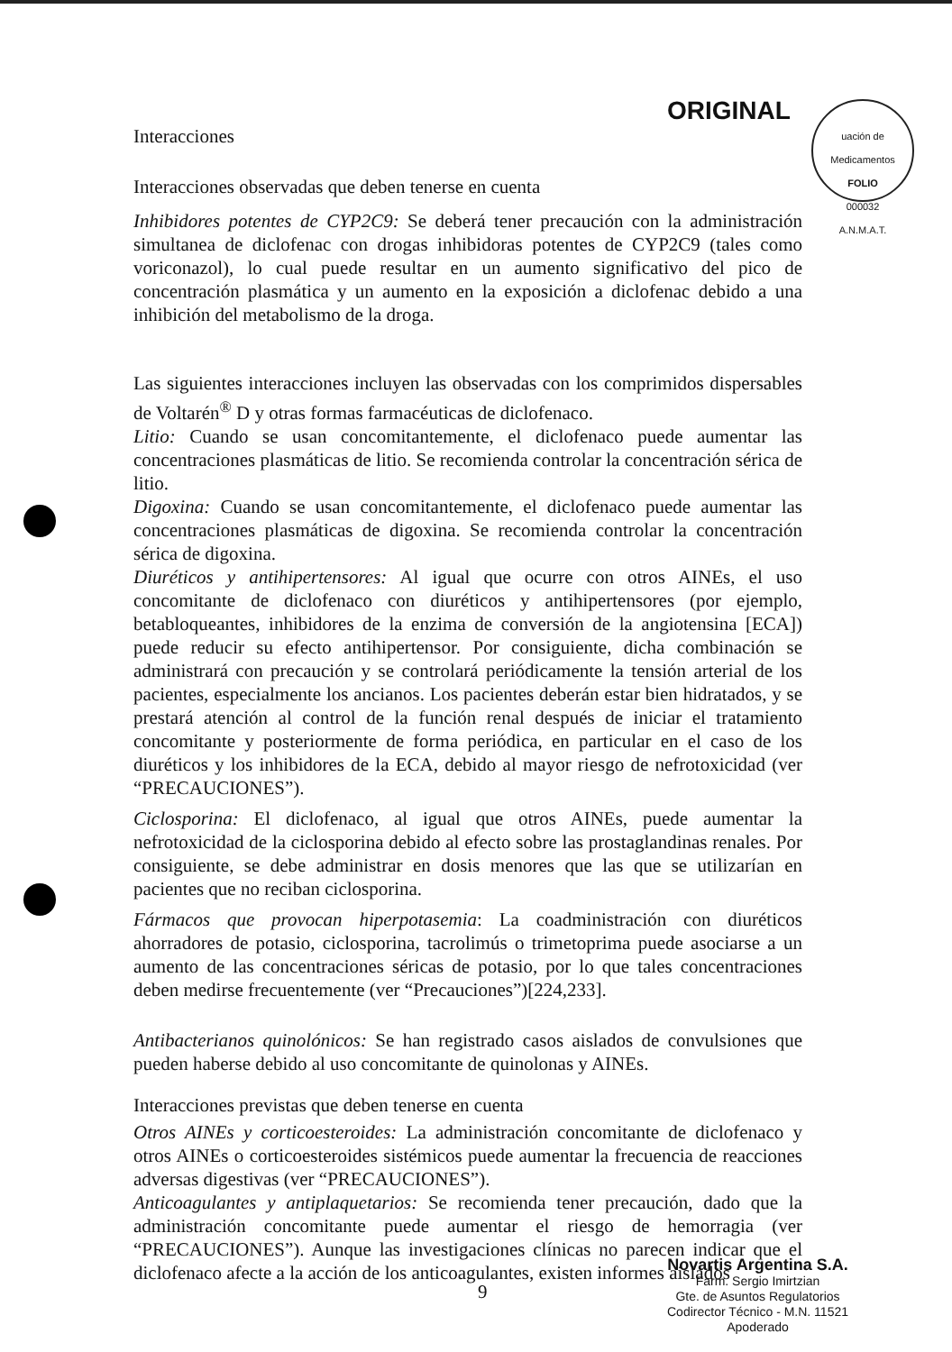ORIGINAL
uación de Medicamentos
FOLIO
000032
A.N.M.A.T.
Interacciones
Interacciones observadas que deben tenerse en cuenta
Inhibidores potentes de CYP2C9: Se deberá tener precaución con la administración simultanea de diclofenac con drogas inhibidoras potentes de CYP2C9 (tales como voriconazol), lo cual puede resultar en un aumento significativo del pico de concentración plasmática y un aumento en la exposición a diclofenac debido a una inhibición del metabolismo de la droga.
Las siguientes interacciones incluyen las observadas con los comprimidos dispersables de Voltarén<sup>®</sup> D y otras formas farmacéuticas de diclofenaco.
Litio: Cuando se usan concomitantemente, el diclofenaco puede aumentar las concentraciones plasmáticas de litio. Se recomienda controlar la concentración sérica de litio.
Digoxina: Cuando se usan concomitantemente, el diclofenaco puede aumentar las concentraciones plasmáticas de digoxina. Se recomienda controlar la concentración sérica de digoxina.
Diuréticos y antihipertensores: Al igual que ocurre con otros AINEs, el uso concomitante de diclofenaco con diuréticos y antihipertensores (por ejemplo, betabloqueantes, inhibidores de la enzima de conversión de la angiotensina [ECA]) puede reducir su efecto antihipertensor. Por consiguiente, dicha combinación se administrará con precaución y se controlará periódicamente la tensión arterial de los pacientes, especialmente los ancianos. Los pacientes deberán estar bien hidratados, y se prestará atención al control de la función renal después de iniciar el tratamiento concomitante y posteriormente de forma periódica, en particular en el caso de los diuréticos y los inhibidores de la ECA, debido al mayor riesgo de nefrotoxicidad (ver “PRECAUCIONES”).
Ciclosporina: El diclofenaco, al igual que otros AINEs, puede aumentar la nefrotoxicidad de la ciclosporina debido al efecto sobre las prostaglandinas renales. Por consiguiente, se debe administrar en dosis menores que las que se utilizarían en pacientes que no reciban ciclosporina.
Fármacos que provocan hiperpotasemia: La coadministración con diuréticos ahorradores de potasio, ciclosporina, tacrolimús o trimetoprima puede asociarse a un aumento de las concentraciones séricas de potasio, por lo que tales concentraciones deben medirse frecuentemente (ver “Precauciones”)[224,233].
Antibacterianos quinolónicos: Se han registrado casos aislados de convulsiones que pueden haberse debido al uso concomitante de quinolonas y AINEs.
Interacciones previstas que deben tenerse en cuenta
Otros AINEs y corticoesteroides: La administración concomitante de diclofenaco y otros AINEs o corticoesteroides sistémicos puede aumentar la frecuencia de reacciones adversas digestivas (ver “PRECAUCIONES”).
Anticoagulantes y antiplaquetarios: Se recomienda tener precaución, dado que la administración concomitante puede aumentar el riesgo de hemorragia (ver “PRECAUCIONES”). Aunque las investigaciones clínicas no parecen indicar que el diclofenaco afecte a la acción de los anticoagulantes, existen informes aislados
9
Novartis Argentina S.A.
Farm. Sergio Imirtzian
Gte. de Asuntos Regulatorios
Codirector Técnico - M.N. 11521
Apoderado